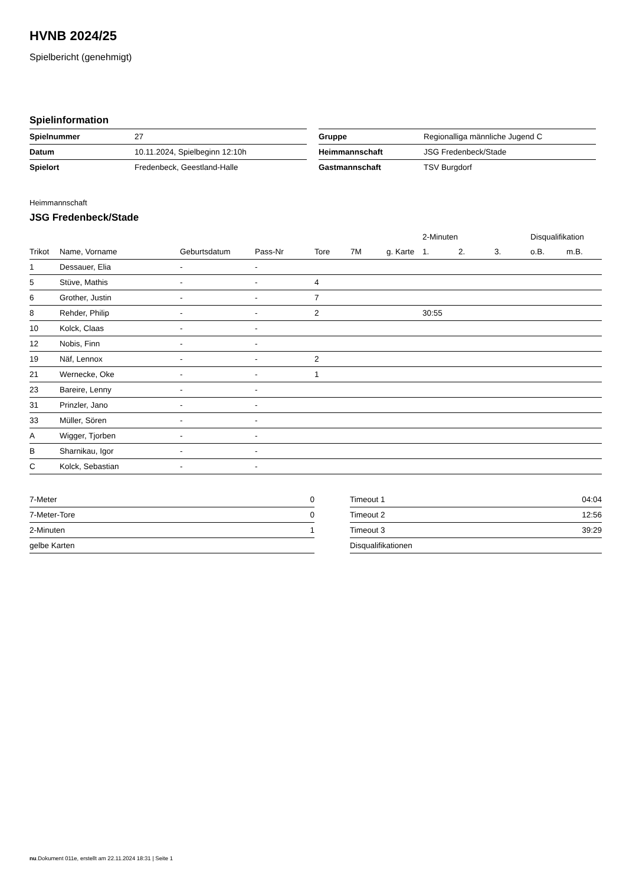HVNB 2024/25
Spielbericht (genehmigt)
Spielinformation
| Spielnummer | 27 |
| Datum | 10.11.2024, Spielbeginn 12:10h |
| Spielort | Fredenbeck, Geestland-Halle |
| Gruppe | Regionalliga männliche Jugend C |
| Heimmannschaft | JSG Fredenbeck/Stade |
| Gastmannschaft | TSV Burgdorf |
Heimmannschaft
JSG Fredenbeck/Stade
| | | | | | | | 2-Minuten | | | Disqualifikation | |
| --- | --- | --- | --- | --- | --- | --- | --- | --- | --- | --- | --- |
| Trikot | Name, Vorname | Geburtsdatum | Pass-Nr | Tore | 7M | g. Karte | 1. | 2. | 3. | o.B. | m.B. |
| 1 | Dessauer, Elia | - | - | | | | | | | | |
| 5 | Stüve, Mathis | - | - | 4 | | | | | | | |
| 6 | Grother, Justin | - | - | 7 | | | | | | | |
| 8 | Rehder, Philip | - | - | 2 | | | 30:55 | | | | |
| 10 | Kolck, Claas | - | - | | | | | | | | |
| 12 | Nobis, Finn | - | - | | | | | | | | |
| 19 | Näf, Lennox | - | - | 2 | | | | | | | |
| 21 | Wernecke, Oke | - | - | 1 | | | | | | | |
| 23 | Bareire, Lenny | - | - | | | | | | | | |
| 31 | Prinzler, Jano | - | - | | | | | | | | |
| 33 | Müller, Sören | - | - | | | | | | | | |
| A | Wigger, Tjorben | - | - | | | | | | | | |
| B | Sharnikau, Igor | - | - | | | | | | | | |
| C | Kolck, Sebastian | - | - | | | | | | | | |
| 7-Meter | 0 |
| 7-Meter-Tore | 0 |
| 2-Minuten | 1 |
| gelbe Karten | |
| Timeout 1 | 04:04 |
| Timeout 2 | 12:56 |
| Timeout 3 | 39:29 |
| Disqualifikationen | |
nu.Dokument 011e, erstellt am 22.11.2024 18:31 | Seite 1